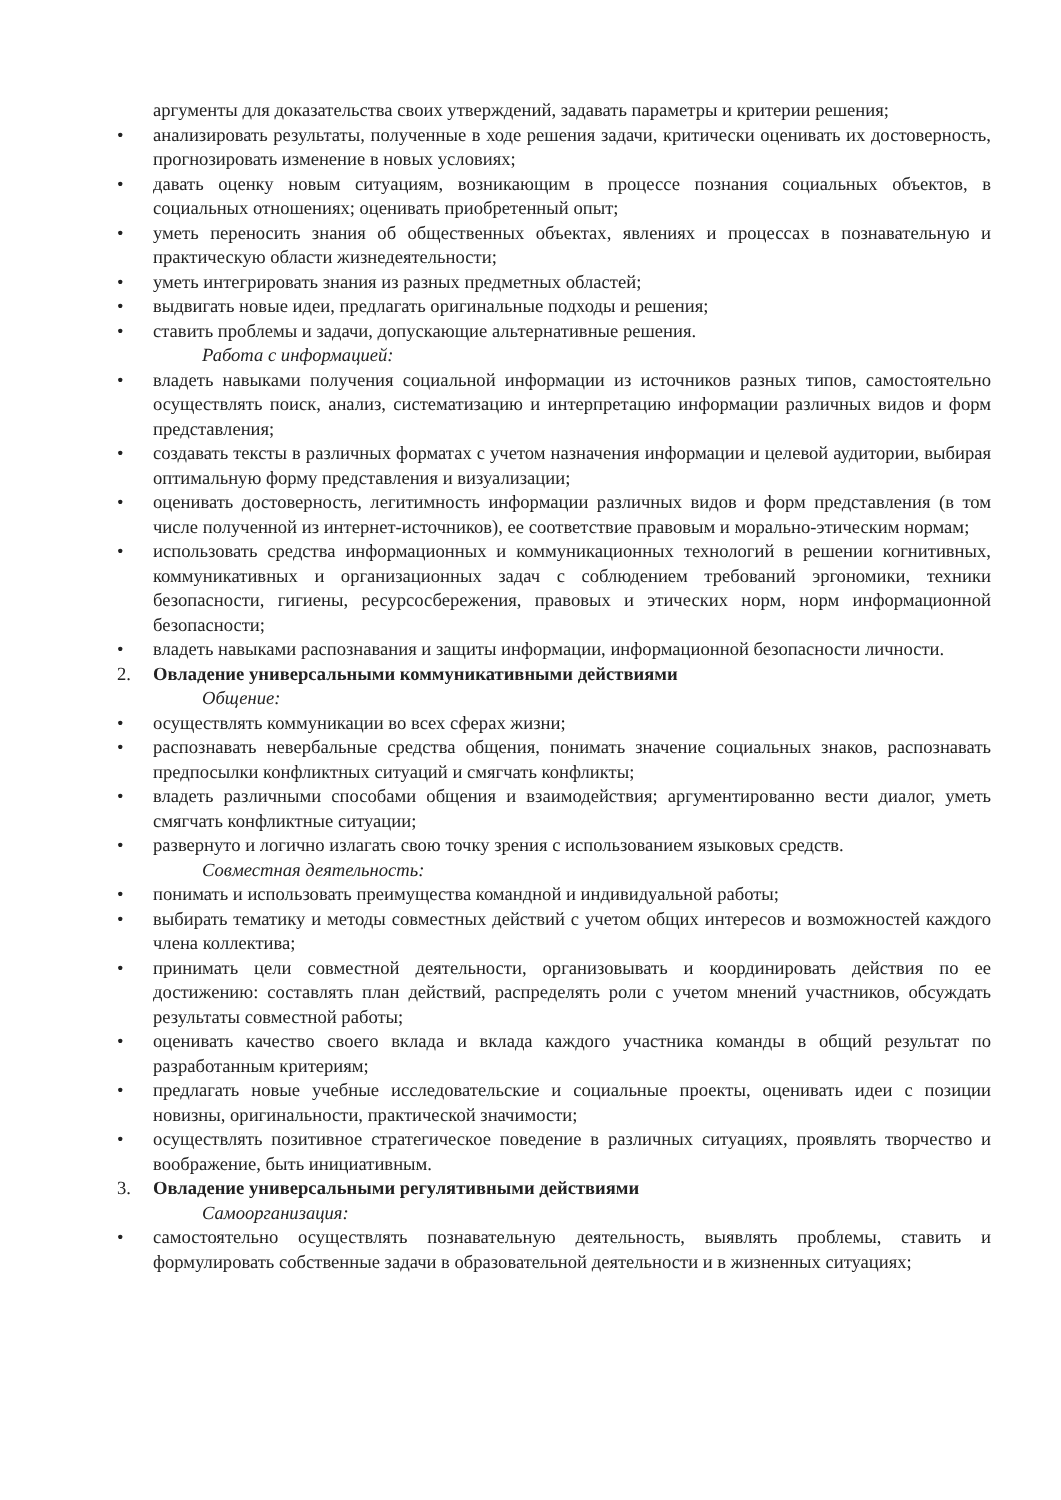аргументы для доказательства своих утверждений, задавать параметры и критерии решения;
• анализировать результаты, полученные в ходе решения задачи, критически оценивать их достоверность, прогнозировать изменение в новых условиях;
• давать оценку новым ситуациям, возникающим в процессе познания социальных объектов, в социальных отношениях; оценивать приобретенный опыт;
• уметь переносить знания об общественных объектах, явлениях и процессах в познавательную и практическую области жизнедеятельности;
• уметь интегрировать знания из разных предметных областей;
• выдвигать новые идеи, предлагать оригинальные подходы и решения;
• ставить проблемы и задачи, допускающие альтернативные решения.
Работа с информацией:
• владеть навыками получения социальной информации из источников разных типов, самостоятельно осуществлять поиск, анализ, систематизацию и интерпретацию информации различных видов и форм представления;
• создавать тексты в различных форматах с учетом назначения информации и целевой аудитории, выбирая оптимальную форму представления и визуализации;
• оценивать достоверность, легитимность информации различных видов и форм представления (в том числе полученной из интернет-источников), ее соответствие правовым и морально-этическим нормам;
• использовать средства информационных и коммуникационных технологий в решении когнитивных, коммуникативных и организационных задач с соблюдением требований эргономики, техники безопасности, гигиены, ресурсосбережения, правовых и этических норм, норм информационной безопасности;
• владеть навыками распознавания и защиты информации, информационной безопасности личности.
2. Овладение универсальными коммуникативными действиями
Общение:
• осуществлять коммуникации во всех сферах жизни;
• распознавать невербальные средства общения, понимать значение социальных знаков, распознавать предпосылки конфликтных ситуаций и смягчать конфликты;
• владеть различными способами общения и взаимодействия; аргументированно вести диалог, уметь смягчать конфликтные ситуации;
• развернуто и логично излагать свою точку зрения с использованием языковых средств.
Совместная деятельность:
• понимать и использовать преимущества командной и индивидуальной работы;
• выбирать тематику и методы совместных действий с учетом общих интересов и возможностей каждого члена коллектива;
• принимать цели совместной деятельности, организовывать и координировать действия по ее достижению: составлять план действий, распределять роли с учетом мнений участников, обсуждать результаты совместной работы;
• оценивать качество своего вклада и вклада каждого участника команды в общий результат по разработанным критериям;
• предлагать новые учебные исследовательские и социальные проекты, оценивать идеи с позиции новизны, оригинальности, практической значимости;
• осуществлять позитивное стратегическое поведение в различных ситуациях, проявлять творчество и воображение, быть инициативным.
3. Овладение универсальными регулятивными действиями
Самоорганизация:
• самостоятельно осуществлять познавательную деятельность, выявлять проблемы, ставить и формулировать собственные задачи в образовательной деятельности и в жизненных ситуациях;